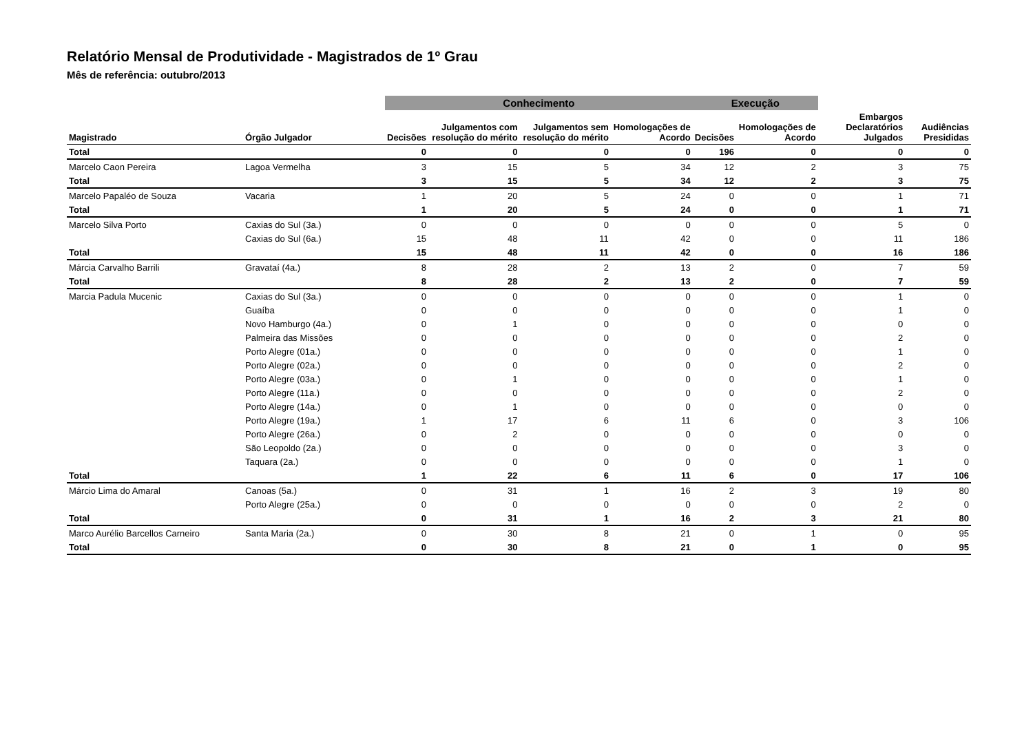Relatório Mensal de Produtividade - Magistrados de 1º Grau
Mês de referência: outubro/2013
| | | Conhecimento | | | | Execução | | | |
| --- | --- | --- | --- | --- | --- | --- | --- | --- | --- |
| Magistrado | Órgão Julgador | Decisões | Julgamentos com resolução do mérito | Julgamentos sem resolução do mérito | Homologações de Acordo | Decisões | Homologações de Acordo | Embargos Declaratórios Julgados | Audiências Presididas |
| Total | | 0 | 0 | 0 | 0 | 196 | 0 | 0 | 0 |
| Marcelo Caon Pereira | Lagoa Vermelha | 3 | 15 | 5 | 34 | 12 | 2 | 3 | 75 |
| Total | | 3 | 15 | 5 | 34 | 12 | 2 | 3 | 75 |
| Marcelo Papaléo de Souza | Vacaria | 1 | 20 | 5 | 24 | 0 | 0 | 1 | 71 |
| Total | | 1 | 20 | 5 | 24 | 0 | 0 | 1 | 71 |
| Marcelo Silva Porto | Caxias do Sul (3a.) | 0 | 0 | 0 | 0 | 0 | 0 | 5 | 0 |
| | Caxias do Sul (6a.) | 15 | 48 | 11 | 42 | 0 | 0 | 11 | 186 |
| Total | | 15 | 48 | 11 | 42 | 0 | 0 | 16 | 186 |
| Márcia Carvalho Barrili | Gravataí (4a.) | 8 | 28 | 2 | 13 | 2 | 0 | 7 | 59 |
| Total | | 8 | 28 | 2 | 13 | 2 | 0 | 7 | 59 |
| Marcia Padula Mucenic | Caxias do Sul (3a.) | 0 | 0 | 0 | 0 | 0 | 0 | 1 | 0 |
| | Guaíba | 0 | 0 | 0 | 0 | 0 | 0 | 1 | 0 |
| | Novo Hamburgo (4a.) | 0 | 1 | 0 | 0 | 0 | 0 | 0 | 0 |
| | Palmeira das Missões | 0 | 0 | 0 | 0 | 0 | 0 | 2 | 0 |
| | Porto Alegre (01a.) | 0 | 0 | 0 | 0 | 0 | 0 | 1 | 0 |
| | Porto Alegre (02a.) | 0 | 0 | 0 | 0 | 0 | 0 | 2 | 0 |
| | Porto Alegre (03a.) | 0 | 1 | 0 | 0 | 0 | 0 | 1 | 0 |
| | Porto Alegre (11a.) | 0 | 0 | 0 | 0 | 0 | 0 | 2 | 0 |
| | Porto Alegre (14a.) | 0 | 1 | 0 | 0 | 0 | 0 | 0 | 0 |
| | Porto Alegre (19a.) | 1 | 17 | 6 | 11 | 6 | 0 | 3 | 106 |
| | Porto Alegre (26a.) | 0 | 2 | 0 | 0 | 0 | 0 | 0 | 0 |
| | São Leopoldo (2a.) | 0 | 0 | 0 | 0 | 0 | 0 | 3 | 0 |
| | Taquara (2a.) | 0 | 0 | 0 | 0 | 0 | 0 | 1 | 0 |
| Total | | 1 | 22 | 6 | 11 | 6 | 0 | 17 | 106 |
| Márcio Lima do Amaral | Canoas (5a.) | 0 | 31 | 1 | 16 | 2 | 3 | 19 | 80 |
| | Porto Alegre (25a.) | 0 | 0 | 0 | 0 | 0 | 0 | 2 | 0 |
| Total | | 0 | 31 | 1 | 16 | 2 | 3 | 21 | 80 |
| Marco Aurélio Barcellos Carneiro | Santa Maria (2a.) | 0 | 30 | 8 | 21 | 0 | 1 | 0 | 95 |
| Total | | 0 | 30 | 8 | 21 | 0 | 1 | 0 | 95 |